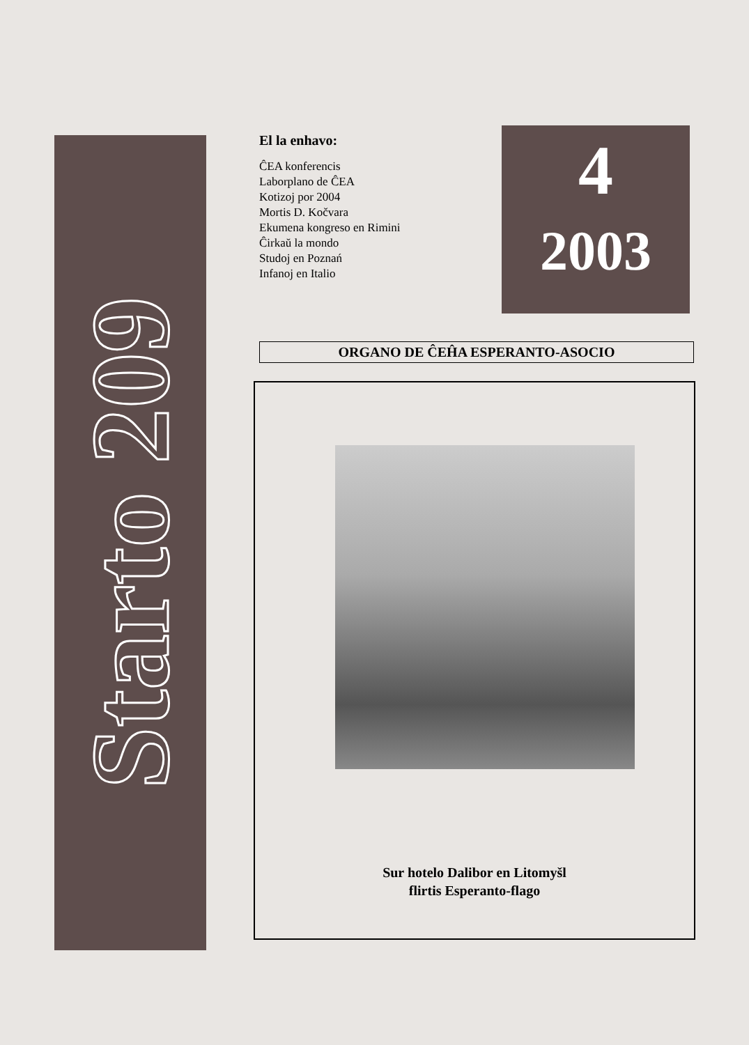Starto 209
El la enhavo:
ĈEA konferencis
Laborplano de ĈEA
Kotizoj por 2004
Mortis D. Kočvara
Ekumena kongreso en Rimini
Ĉirkaŭ la mondo
Studoj en Poznań
Infanoj en Italio
4
2003
ORGANO DE ĈEĤA ESPERANTO-ASOCIO
Sur hotelo Dalibor en Litomyšl
flirtis Esperanto-flago